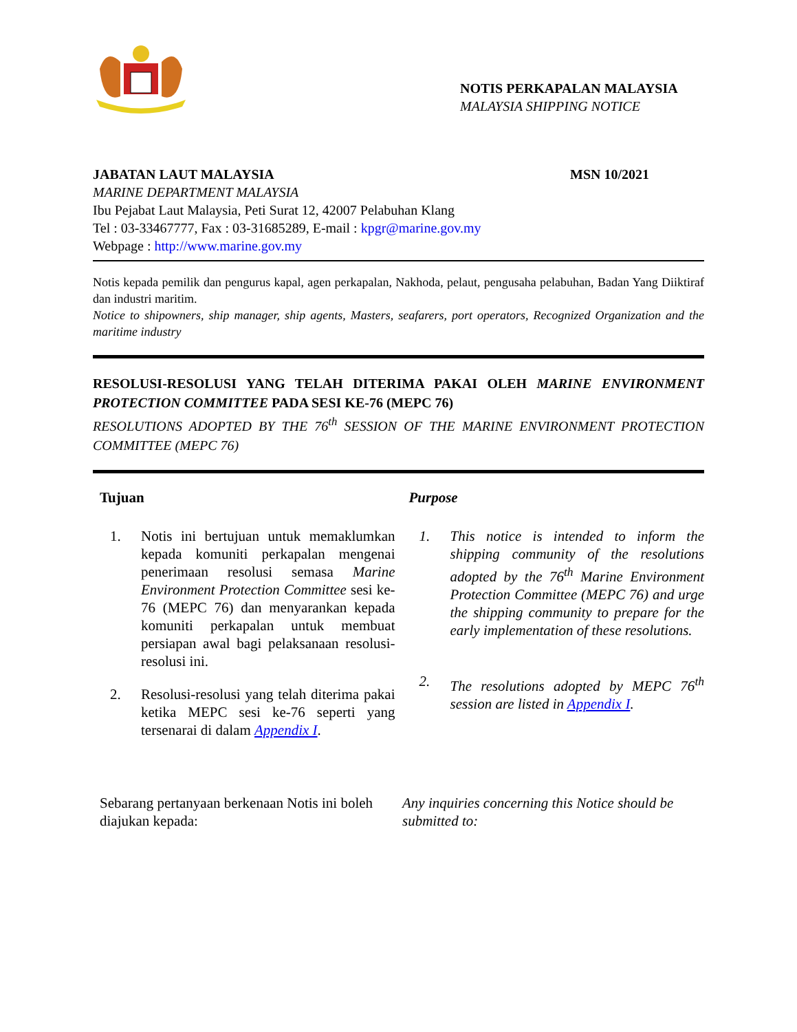NOTIS PERKAPALAN MALAYSIA
MALAYSIA SHIPPING NOTICE
JABATAN LAUT MALAYSIA MSN 10/2021
MARINE DEPARTMENT MALAYSIA
Ibu Pejabat Laut Malaysia, Peti Surat 12, 42007 Pelabuhan Klang
Tel : 03-33467777, Fax : 03-31685289, E-mail : kpgr@marine.gov.my
Webpage : http://www.marine.gov.my
Notis kepada pemilik dan pengurus kapal, agen perkapalan, Nakhoda, pelaut, pengusaha pelabuhan, Badan Yang Diiktiraf dan industri maritim.
Notice to shipowners, ship manager, ship agents, Masters, seafarers, port operators, Recognized Organization and the maritime industry
RESOLUSI-RESOLUSI YANG TELAH DITERIMA PAKAI OLEH MARINE ENVIRONMENT PROTECTION COMMITTEE PADA SESI KE-76 (MEPC 76)
RESOLUTIONS ADOPTED BY THE 76<sup>th</sup> SESSION OF THE MARINE ENVIRONMENT PROTECTION COMMITTEE (MEPC 76)
Tujuan
1. Notis ini bertujuan untuk memaklumkan kepada komuniti perkapalan mengenai penerimaan resolusi semasa Marine Environment Protection Committee sesi ke-76 (MEPC 76) dan menyarankan kepada komuniti perkapalan untuk membuat persiapan awal bagi pelaksanaan resolusi-resolusi ini.
2. Resolusi-resolusi yang telah diterima pakai ketika MEPC sesi ke-76 seperti yang tersenarai di dalam Appendix I.
Purpose
1. This notice is intended to inform the shipping community of the resolutions adopted by the 76<sup>th</sup> Marine Environment Protection Committee (MEPC 76) and urge the shipping community to prepare for the early implementation of these resolutions.
2. The resolutions adopted by MEPC 76<sup>th</sup> session are listed in Appendix I.
Sebarang pertanyaan berkenaan Notis ini boleh diajukan kepada:
Any inquiries concerning this Notice should be submitted to: